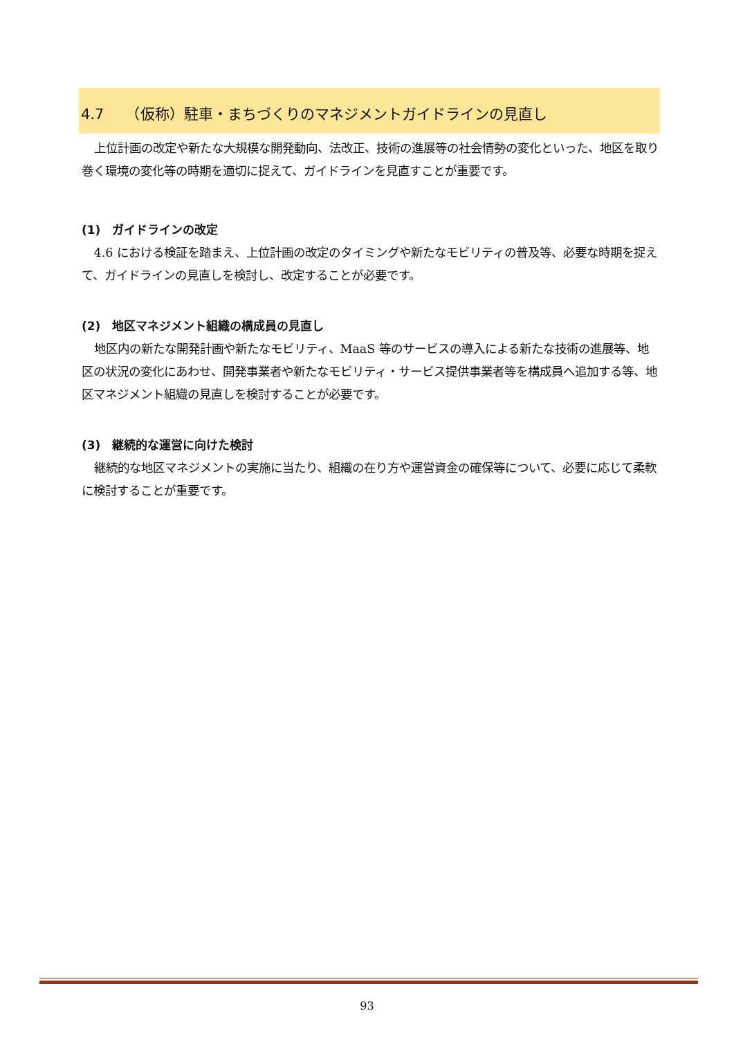4.7　　（仮称）駐車・まちづくりのマネジメントガイドラインの見直し
上位計画の改定や新たな大規模な開発動向、法改正、技術の進展等の社会情勢の変化といった、地区を取り巻く環境の変化等の時期を適切に捉えて、ガイドラインを見直すことが重要です。
(1)　ガイドラインの改定
4.6 における検証を踏まえ、上位計画の改定のタイミングや新たなモビリティの普及等、必要な時期を捉えて、ガイドラインの見直しを検討し、改定することが必要です。
(2)　地区マネジメント組織の構成員の見直し
地区内の新たな開発計画や新たなモビリティ、MaaS 等のサービスの導入による新たな技術の進展等、地区の状況の変化にあわせ、開発事業者や新たなモビリティ・サービス提供事業者等を構成員へ追加する等、地区マネジメント組織の見直しを検討することが必要です。
(3)　継続的な運営に向けた検討
継続的な地区マネジメントの実施に当たり、組織の在り方や運営資金の確保等について、必要に応じて柔軟に検討することが重要です。
93